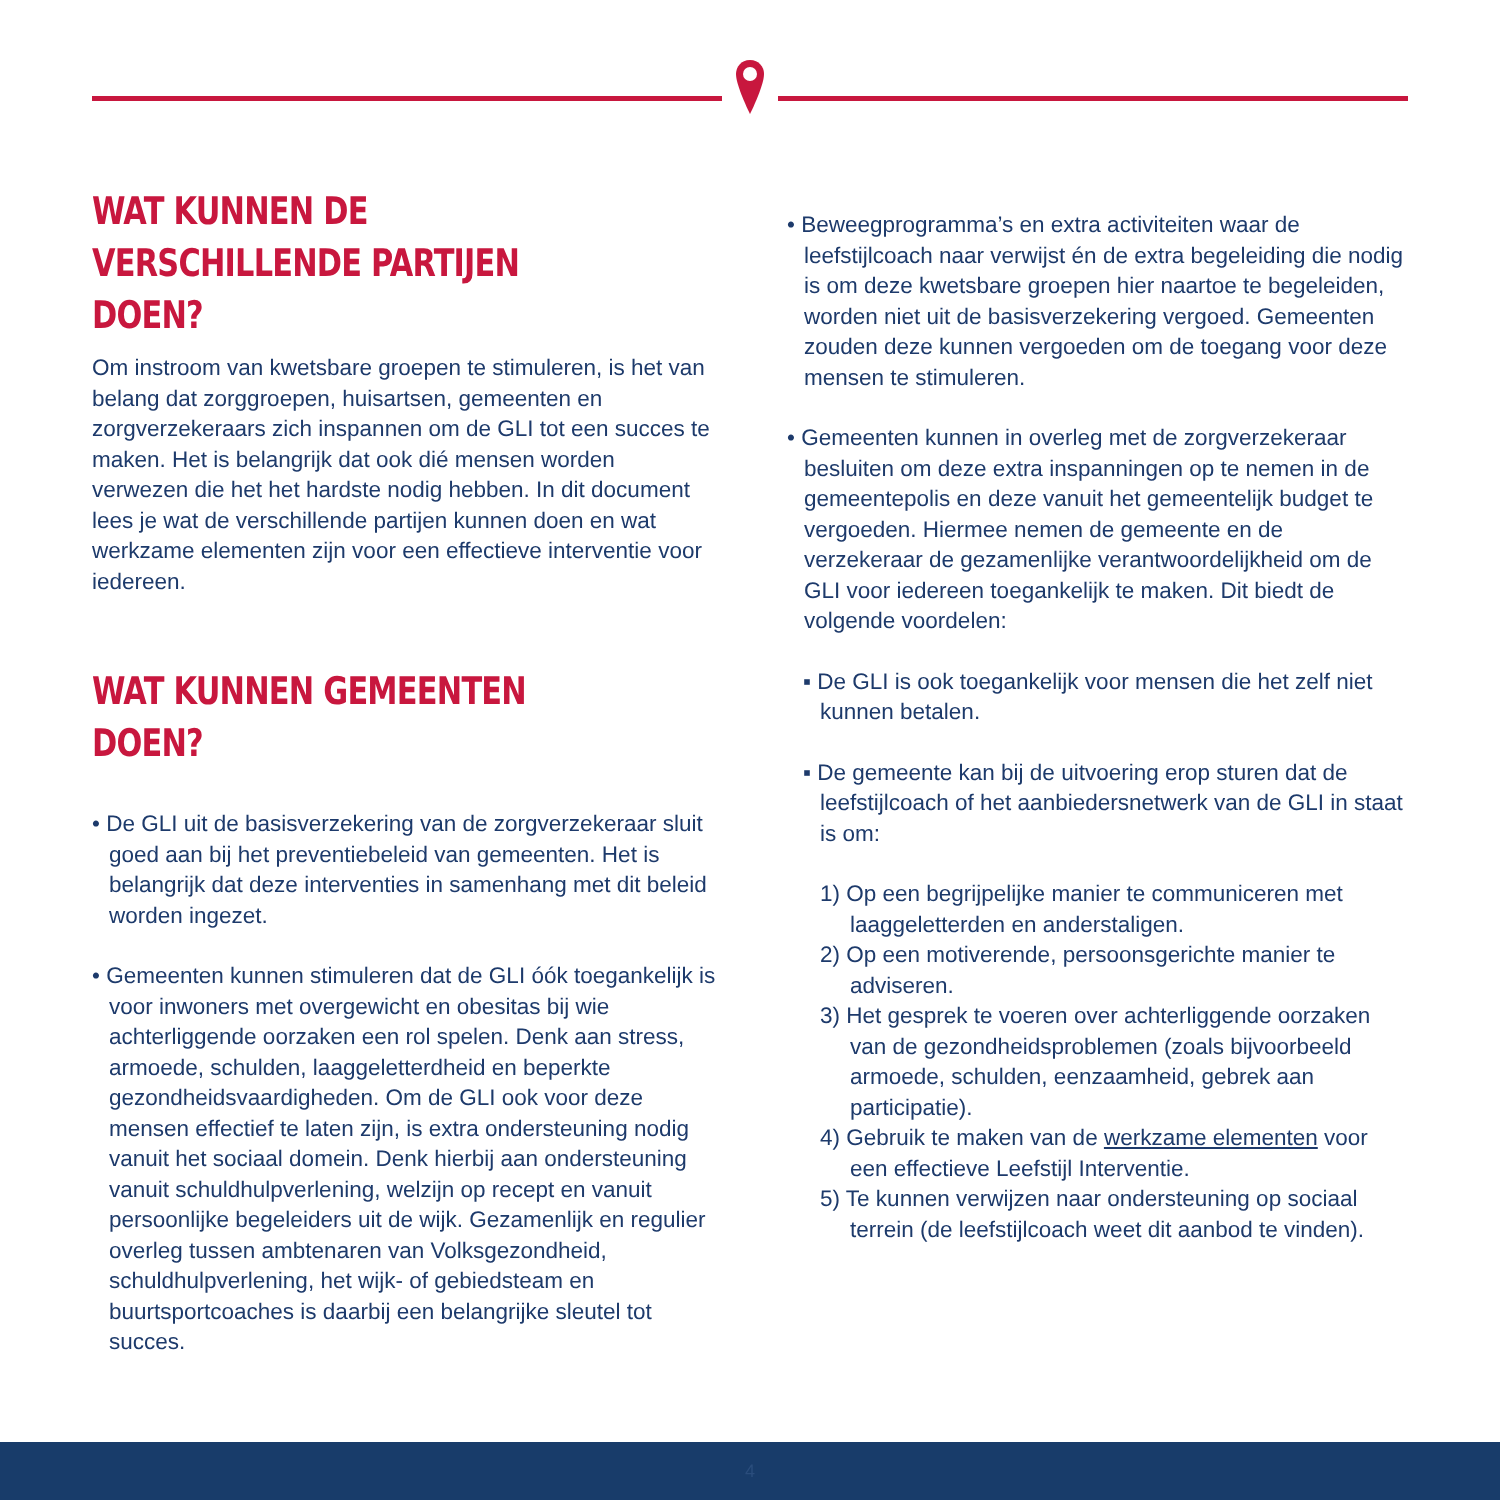WAT KUNNEN DE VERSCHILLENDE PARTIJEN DOEN?
Om instroom van kwetsbare groepen te stimuleren, is het van belang dat zorggroepen, huisartsen, gemeenten en zorgverzekeraars zich inspannen om de GLI tot een succes te maken. Het is belangrijk dat ook dié mensen worden verwezen die het het hardste nodig hebben. In dit document lees je wat de verschillende partijen kunnen doen en wat werkzame elementen zijn voor een effectieve interventie voor iedereen.
WAT KUNNEN GEMEENTEN DOEN?
• De GLI uit de basisverzekering van de zorgverzekeraar sluit goed aan bij het preventiebeleid van gemeenten. Het is belangrijk dat deze interventies in samenhang met dit beleid worden ingezet.
• Gemeenten kunnen stimuleren dat de GLI óók toegankelijk is voor inwoners met overgewicht en obesitas bij wie achterliggende oorzaken een rol spelen. Denk aan stress, armoede, schulden, laaggeletterdheid en beperkte gezondheidsvaardigheden. Om de GLI ook voor deze mensen effectief te laten zijn, is extra ondersteuning nodig vanuit het sociaal domein. Denk hierbij aan ondersteuning vanuit schuldhulpverlening, welzijn op recept en vanuit persoonlijke begeleiders uit de wijk. Gezamenlijk en regulier overleg tussen ambtenaren van Volksgezondheid, schuldhulpverlening, het wijk- of gebiedsteam en buurtsportcoaches is daarbij een belangrijke sleutel tot succes.
• Beweegprogramma’s en extra activiteiten waar de leefstijlcoach naar verwijst én de extra begeleiding die nodig is om deze kwetsbare groepen hier naartoe te begeleiden, worden niet uit de basisverzekering vergoed. Gemeenten zouden deze kunnen vergoeden om de toegang voor deze mensen te stimuleren.
• Gemeenten kunnen in overleg met de zorgverzekeraar besluiten om deze extra inspanningen op te nemen in de gemeentepolis en deze vanuit het gemeentelijk budget te vergoeden. Hiermee nemen de gemeente en de verzekeraar de gezamenlijke verantwoordelijkheid om de GLI voor iedereen toegankelijk te maken. Dit biedt de volgende voordelen:
▪ De GLI is ook toegankelijk voor mensen die het zelf niet kunnen betalen.
▪ De gemeente kan bij de uitvoering erop sturen dat de leefstijlcoach of het aanbiedersnetwerk van de GLI in staat is om:
1) Op een begrijpelijke manier te communiceren met laaggeletterden en anderstaligen.
2) Op een motiverende, persoonsgerichte manier te adviseren.
3) Het gesprek te voeren over achterliggende oorzaken van de gezondheidsproblemen (zoals bijvoorbeeld armoede, schulden, eenzaamheid, gebrek aan participatie).
4) Gebruik te maken van de werkzame elementen voor een effectieve Leefstijl Interventie.
5) Te kunnen verwijzen naar ondersteuning op sociaal terrein (de leefstijlcoach weet dit aanbod te vinden).
4